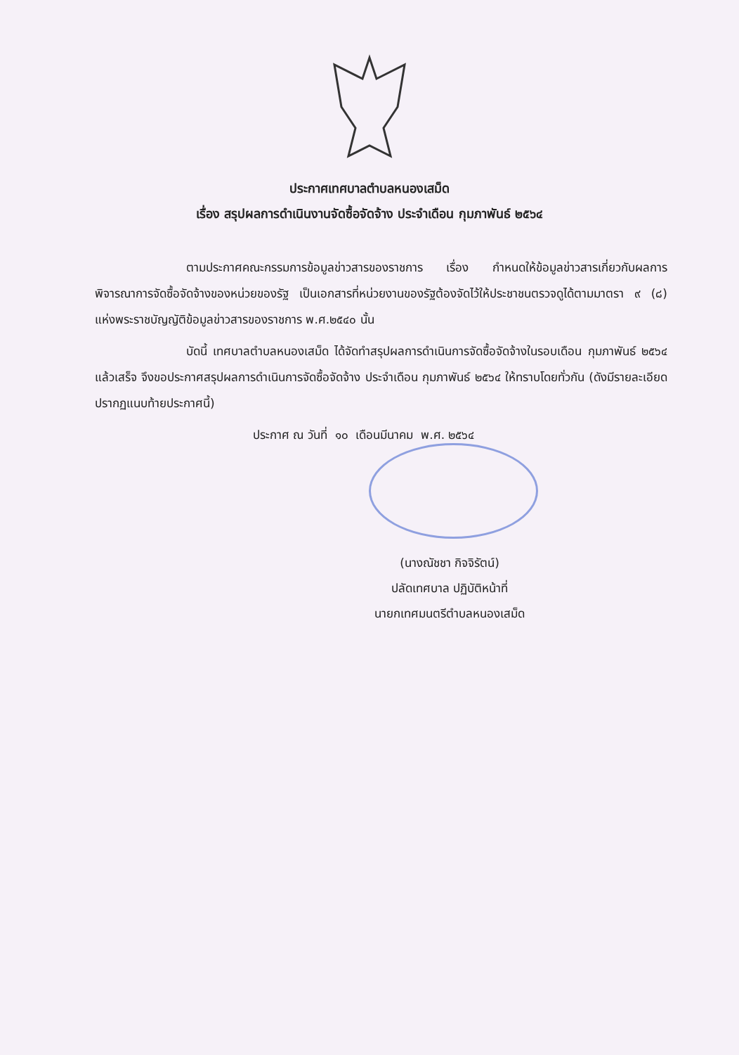ประกาศเทศบาลตำบลหนองเสม็ด
เรื่อง สรุปผลการดำเนินงานจัดซื้อจัดจ้าง ประจำเดือน กุมภาพันธ์ ๒๕๖๔
ตามประกาศคณะกรรมการข้อมูลข่าวสารของราชการ เรื่อง กำหนดให้ข้อมูลข่าวสารเกี่ยวกับผลการพิจารณาการจัดซื้อจัดจ้างของหน่วยของรัฐ เป็นเอกสารที่หน่วยงานของรัฐต้องจัดไว้ให้ประชาชนตรวจดูได้ตามมาตรา ๙ (๘) แห่งพระราชบัญญัติข้อมูลข่าวสารของราชการ พ.ศ.๒๕๔๐ นั้น
บัดนี้ เทศบาลตำบลหนองเสม็ด ได้จัดทำสรุปผลการดำเนินการจัดซื้อจัดจ้างในรอบเดือน กุมภาพันธ์ ๒๕๖๔ แล้วเสร็จ จึงขอประกาศสรุปผลการดำเนินการจัดซื้อจัดจ้าง ประจำเดือน กุมภาพันธ์ ๒๕๖๔ ให้ทราบโดยทั่วกัน (ดังมีรายละเอียดปรากฏแนบท้ายประกาศนี้)
ประกาศ ณ วันที่ ๑๐ เดือนมีนาคม พ.ศ. ๒๕๖๔
(นางณัชชา กิจจิรัตน์)
ปลัดเทศบาล ปฏิบัติหน้าที่
นายกเทศมนตรีตำบลหนองเสม็ด